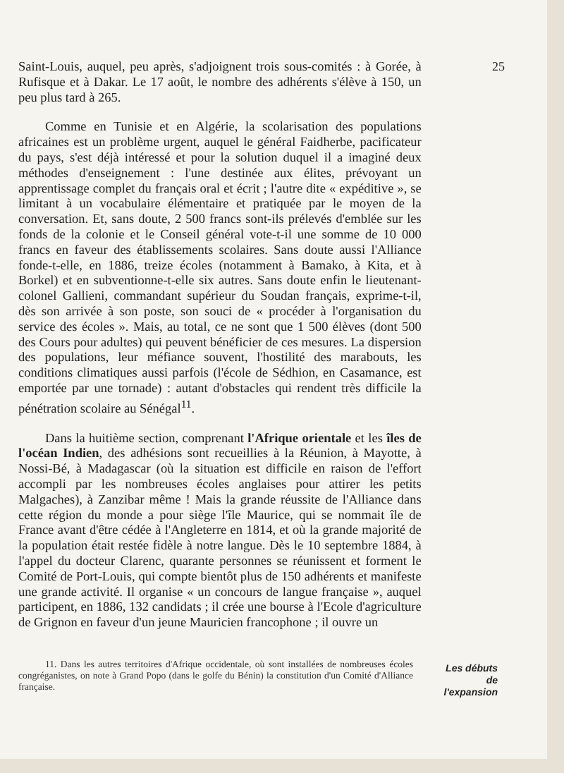Saint-Louis, auquel, peu après, s'adjoignent trois sous-comités : à Gorée, à Rufisque et à Dakar. Le 17 août, le nombre des adhérents s'élève à 150, un peu plus tard à 265.
Comme en Tunisie et en Algérie, la scolarisation des populations africaines est un problème urgent, auquel le général Faidherbe, pacificateur du pays, s'est déjà intéressé et pour la solution duquel il a imaginé deux méthodes d'enseignement : l'une destinée aux élites, prévoyant un apprentissage complet du français oral et écrit ; l'autre dite « expéditive », se limitant à un vocabulaire élémentaire et pratiquée par le moyen de la conversation. Et, sans doute, 2 500 francs sont-ils prélevés d'emblée sur les fonds de la colonie et le Conseil général vote-t-il une somme de 10 000 francs en faveur des établissements scolaires. Sans doute aussi l'Alliance fonde-t-elle, en 1886, treize écoles (notamment à Bamako, à Kita, et à Borkel) et en subventionne-t-elle six autres. Sans doute enfin le lieutenant-colonel Gallieni, commandant supérieur du Soudan français, exprime-t-il, dès son arrivée à son poste, son souci de « procéder à l'organisation du service des écoles ». Mais, au total, ce ne sont que 1 500 élèves (dont 500 des Cours pour adultes) qui peuvent bénéficier de ces mesures. La dispersion des populations, leur méfiance souvent, l'hostilité des marabouts, les conditions climatiques aussi parfois (l'école de Sédhion, en Casamance, est emportée par une tornade) : autant d'obstacles qui rendent très difficile la pénétration scolaire au Sénégal<sup>11</sup>.
Dans la huitième section, comprenant l'Afrique orientale et les îles de l'océan Indien, des adhésions sont recueillies à la Réunion, à Mayotte, à Nossi-Bé, à Madagascar (où la situation est difficile en raison de l'effort accompli par les nombreuses écoles anglaises pour attirer les petits Malgaches), à Zanzibar même ! Mais la grande réussite de l'Alliance dans cette région du monde a pour siège l'île Maurice, qui se nommait île de France avant d'être cédée à l'Angleterre en 1814, et où la grande majorité de la population était restée fidèle à notre langue. Dès le 10 septembre 1884, à l'appel du docteur Clarenc, quarante personnes se réunissent et forment le Comité de Port-Louis, qui compte bientôt plus de 150 adhérents et manifeste une grande activité. Il organise « un concours de langue française », auquel participent, en 1886, 132 candidats ; il crée une bourse à l'Ecole d'agriculture de Grignon en faveur d'un jeune Mauricien francophone ; il ouvre un
25
11. Dans les autres territoires d'Afrique occidentale, où sont installées de nombreuses écoles congréganistes, on note à Grand Popo (dans le golfe du Bénin) la constitution d'un Comité d'Alliance française.
Les débuts
de
l'expansion